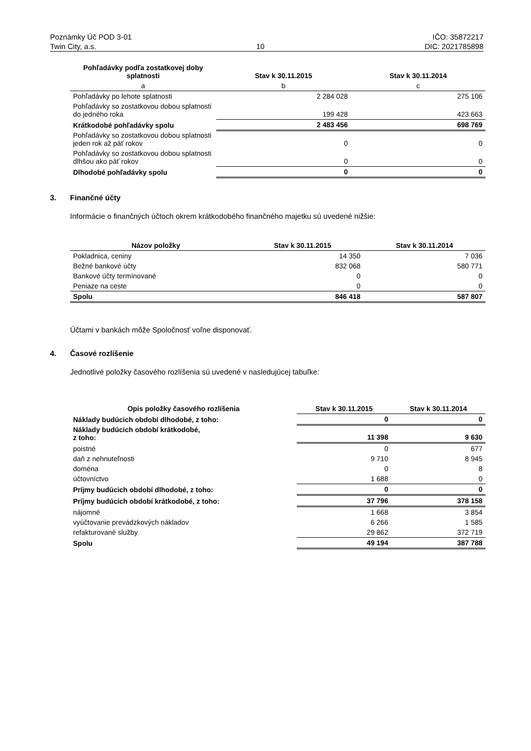Poznámky Úč POD 3-01 IČO: 35872217
Twin City, a.s. 10 DIC: 2021785898
| Pohľadávky podľa zostatkovej doby splatnosti | Stav k 30.11.2015 | Stav k 30.11.2014 |
| --- | --- | --- |
| a | b | c |
| Pohľadávky po lehote splatnosti | 2 284 028 | 275 106 |
| Pohľadávky so zostatkovou dobou splatnosti do jedného roka | 199 428 | 423 663 |
| Krátkodobé pohľadávky spolu | 2 483 456 | 698 769 |
| Pohľadávky so zostatkovou dobou splatnosti jeden rok až päť rokov | 0 | 0 |
| Pohľadávky so zostatkovou dobou splatnosti dlhšou ako päť rokov | 0 | 0 |
| Dlhodobé pohľadávky spolu | 0 | 0 |
3. Finančné účty
Informácie o finančných účtoch okrem krátkodobého finančného majetku sú uvedené nižšie:
| Názov položky | Stav k 30.11.2015 | Stav k 30.11.2014 |
| --- | --- | --- |
| Pokladnica, ceniny | 14 350 | 7 036 |
| Bežné bankové účty | 832 068 | 580 771 |
| Bankové účty termínované | 0 | 0 |
| Peniaze na ceste | 0 | 0 |
| Spolu | 846 418 | 587 807 |
Účtami v bankách môže Spoločnosť voľne disponovať.
4. Časové rozlíšenie
Jednotlivé položky časového rozlíšenia sú uvedené v nasledujúcej tabuľke:
| Opis položky časového rozlíšenia | Stav k 30.11.2015 | Stav k 30.11.2014 |
| --- | --- | --- |
| Náklady budúcich období dlhodobé, z toho: | 0 | 0 |
| Náklady budúcich období krátkodobé, z toho: | 11 398 | 9 630 |
| poistné | 0 | 677 |
| daň z nehnuteľnosti | 9 710 | 8 945 |
| doména | 0 | 8 |
| účtovníctvo | 1 688 | 0 |
| Príjmy budúcich období dlhodobé, z toho: | 0 | 0 |
| Príjmy budúcich období krátkodobé, z toho: | 37 796 | 378 158 |
| nájomné | 1 668 | 3 854 |
| vyúčtovanie prevádzkových nákladov | 6 266 | 1 585 |
| refakturované služby | 29 862 | 372 719 |
| Spolu | 49 194 | 387 788 |